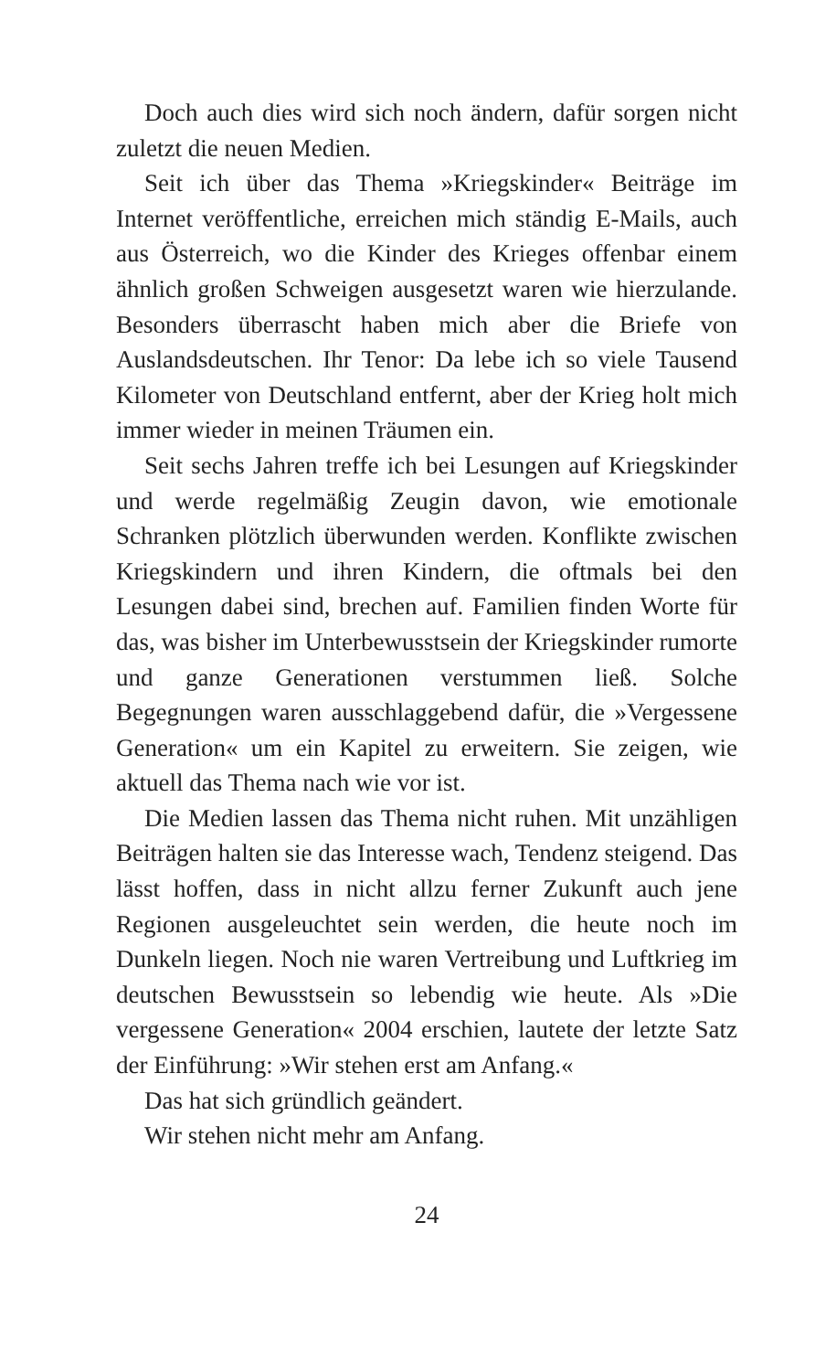Doch auch dies wird sich noch ändern, dafür sorgen nicht zuletzt die neuen Medien.
Seit ich über das Thema »Kriegskinder« Beiträge im Internet veröffentliche, erreichen mich ständig E-Mails, auch aus Österreich, wo die Kinder des Krieges offenbar einem ähnlich großen Schweigen ausgesetzt waren wie hierzulande. Besonders überrascht haben mich aber die Briefe von Auslandsdeutschen. Ihr Tenor: Da lebe ich so viele Tausend Kilometer von Deutschland entfernt, aber der Krieg holt mich immer wieder in meinen Träumen ein.
Seit sechs Jahren treffe ich bei Lesungen auf Kriegskinder und werde regelmäßig Zeugin davon, wie emotionale Schranken plötzlich überwunden werden. Konflikte zwischen Kriegskindern und ihren Kindern, die oftmals bei den Lesungen dabei sind, brechen auf. Familien finden Worte für das, was bisher im Unterbewusstsein der Kriegskinder rumorte und ganze Generationen verstummen ließ. Solche Begegnungen waren ausschlaggebend dafür, die »Vergessene Generation« um ein Kapitel zu erweitern. Sie zeigen, wie aktuell das Thema nach wie vor ist.
Die Medien lassen das Thema nicht ruhen. Mit unzähligen Beiträgen halten sie das Interesse wach, Tendenz steigend. Das lässt hoffen, dass in nicht allzu ferner Zukunft auch jene Regionen ausgeleuchtet sein werden, die heute noch im Dunkeln liegen. Noch nie waren Vertreibung und Luftkrieg im deutschen Bewusstsein so lebendig wie heute. Als »Die vergessene Generation« 2004 erschien, lautete der letzte Satz der Einführung: »Wir stehen erst am Anfang.«
Das hat sich gründlich geändert.
Wir stehen nicht mehr am Anfang.
24